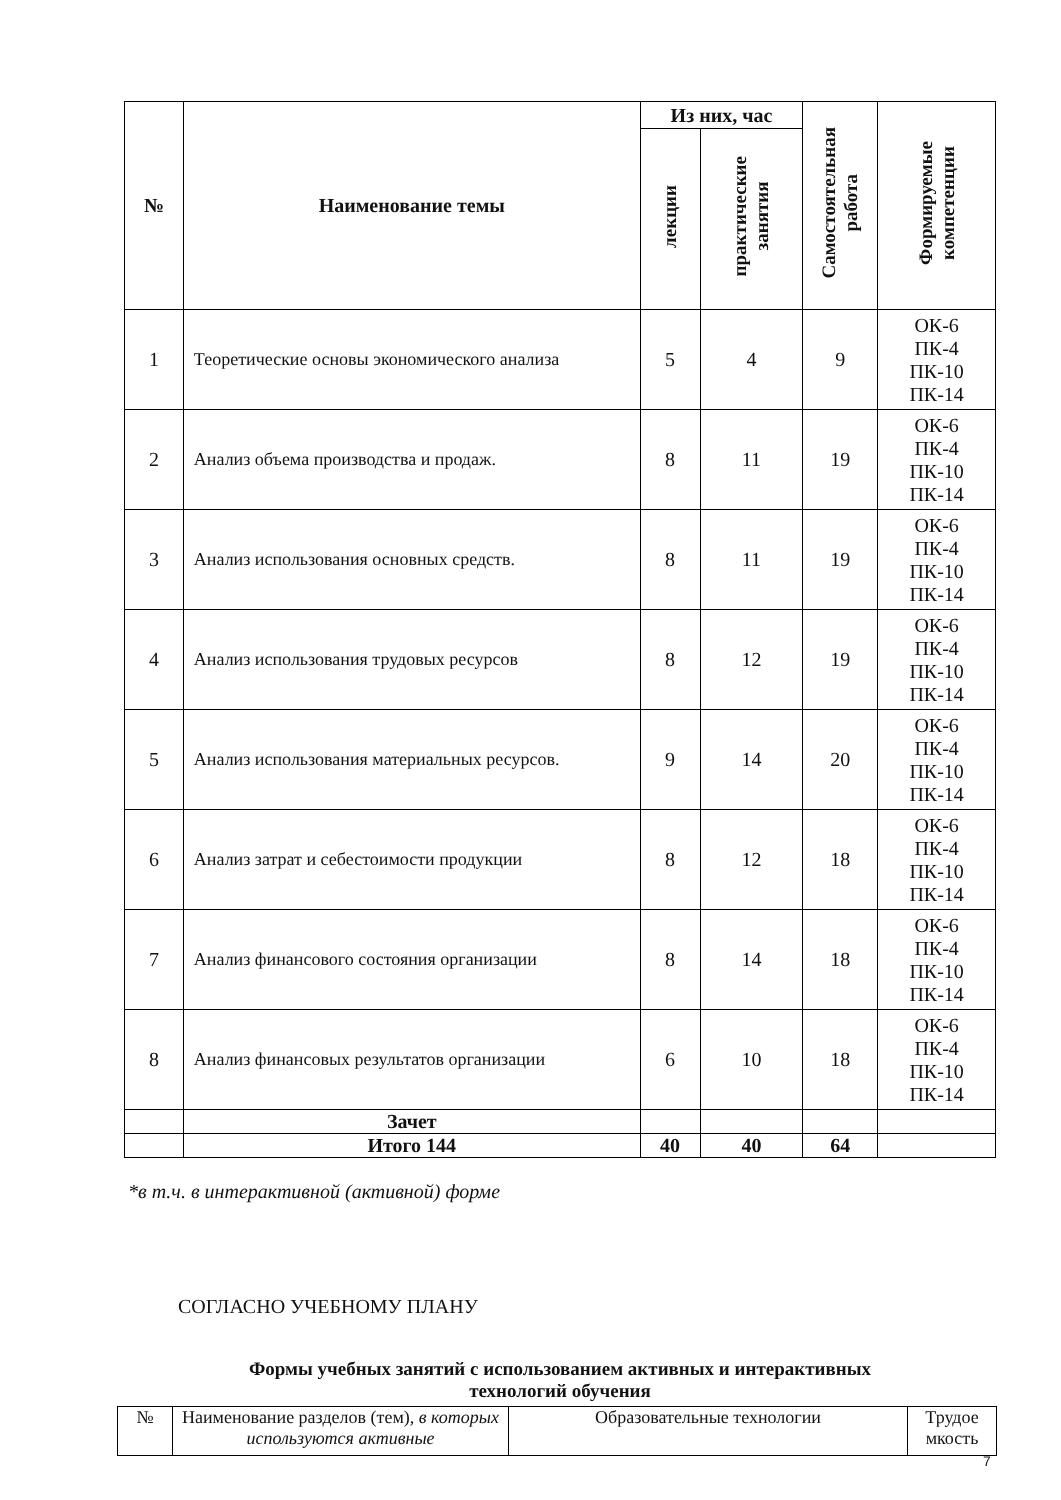| № | Наименование темы | Из них, час | | Самостоятельная работа | Формируемые компетенции |
| --- | --- | --- | --- | --- | --- |
| | | лекции | практические занятия | | |
| 1 | Теоретические основы экономического анализа | 5 | 4 | 9 | ОК-6 ПК-4 ПК-10 ПК-14 |
| 2 | Анализ объема производства и продаж. | 8 | 11 | 19 | ОК-6 ПК-4 ПК-10 ПК-14 |
| 3 | Анализ использования основных средств. | 8 | 11 | 19 | ОК-6 ПК-4 ПК-10 ПК-14 |
| 4 | Анализ использования трудовых ресурсов | 8 | 12 | 19 | ОК-6 ПК-4 ПК-10 ПК-14 |
| 5 | Анализ использования материальных ресурсов. | 9 | 14 | 20 | ОК-6 ПК-4 ПК-10 ПК-14 |
| 6 | Анализ затрат и себестоимости продукции | 8 | 12 | 18 | ОК-6 ПК-4 ПК-10 ПК-14 |
| 7 | Анализ финансового состояния организации | 8 | 14 | 18 | ОК-6 ПК-4 ПК-10 ПК-14 |
| 8 | Анализ финансовых результатов организации | 6 | 10 | 18 | ОК-6 ПК-4 ПК-10 ПК-14 |
| | Зачет | | | | |
| | Итого 144 | 40 | 40 | 64 | |
*в т.ч. в интерактивной (активной) форме
СОГЛАСНО УЧЕБНОМУ ПЛАНУ
Формы учебных занятий с использованием активных и интерактивных
технологий обучения
| № | Наименование разделов (тем), в которых используются активные | Образовательные технологии | Трудое мкость |
7